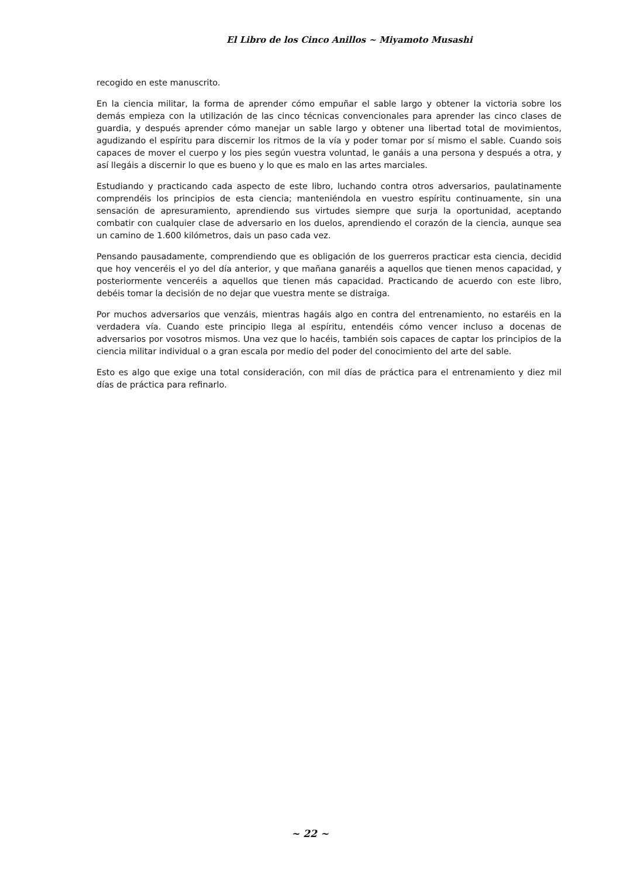El Libro de los Cinco Anillos ~ Miyamoto Musashi
recogido en este manuscrito.
En la ciencia militar, la forma de aprender cómo empuñar el sable largo y obtener la victoria sobre los demás empieza con la utilización de las cinco técnicas convencionales para aprender las cinco clases de guardia, y después aprender cómo manejar un sable largo y obtener una libertad total de movimientos, agudizando el espíritu para discernir los ritmos de la vía y poder tomar por sí mismo el sable. Cuando sois capaces de mover el cuerpo y los pies según vuestra voluntad, le ganáis a una persona y después a otra, y así llegáis a discernir lo que es bueno y lo que es malo en las artes marciales.
Estudiando y practicando cada aspecto de este libro, luchando contra otros adversarios, paulatinamente comprendéis los principios de esta ciencia; manteniéndola en vuestro espíritu continuamente, sin una sensación de apresuramiento, aprendiendo sus virtudes siempre que surja la oportunidad, aceptando combatir con cualquier clase de adversario en los duelos, aprendiendo el corazón de la ciencia, aunque sea un camino de 1.600 kilómetros, dais un paso cada vez.
Pensando pausadamente, comprendiendo que es obligación de los guerreros practicar esta ciencia, decidid que hoy venceréis el yo del día anterior, y que mañana ganaréis a aquellos que tienen menos capacidad, y posteriormente venceréis a aquellos que tienen más capacidad. Practicando de acuerdo con este libro, debéis tomar la decisión de no dejar que vuestra mente se distraiga.
Por muchos adversarios que venzáis, mientras hagáis algo en contra del entrenamiento, no estaréis en la verdadera vía. Cuando este principio llega al espíritu, entendéis cómo vencer incluso a docenas de adversarios por vosotros mismos. Una vez que lo hacéis, también sois capaces de captar los principios de la ciencia militar individual o a gran escala por medio del poder del conocimiento del arte del sable.
Esto es algo que exige una total consideración, con mil días de práctica para el entrenamiento y diez mil días de práctica para refinarlo.
~ 22 ~